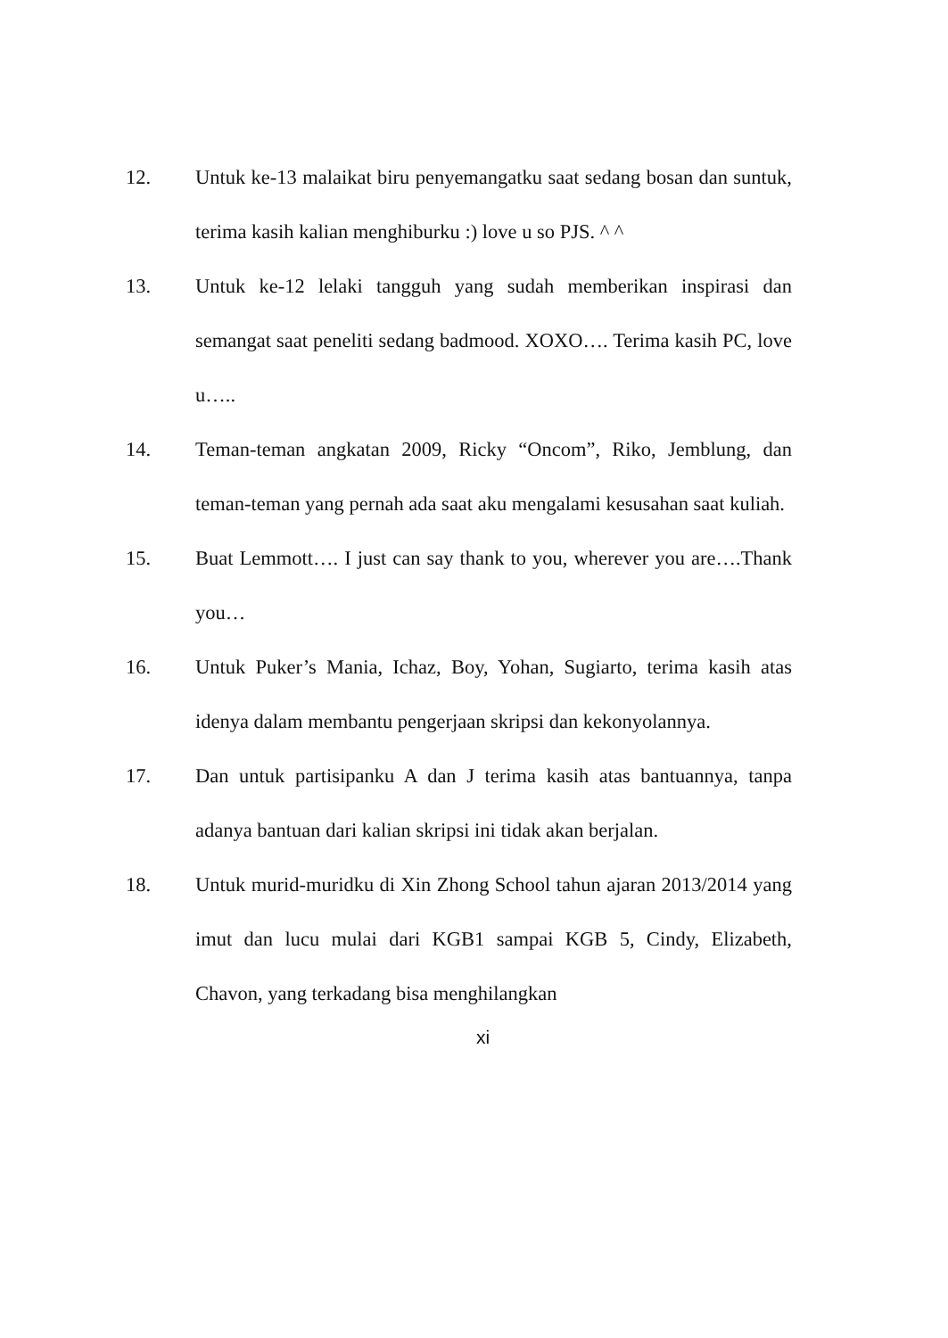12. Untuk ke-13 malaikat biru penyemangatku saat sedang bosan dan suntuk, terima kasih kalian menghiburku :) love u so PJS. ^ ^
13. Untuk ke-12 lelaki tangguh yang sudah memberikan inspirasi dan semangat saat peneliti sedang badmood. XOXO…. Terima kasih PC, love u…..
14. Teman-teman angkatan 2009, Ricky “Oncom”, Riko, Jemblung, dan teman-teman yang pernah ada saat aku mengalami kesusahan saat kuliah.
15. Buat Lemmott…. I just can say thank to you, wherever you are….Thank you…
16. Untuk Puker’s Mania, Ichaz, Boy, Yohan, Sugiarto, terima kasih atas idenya dalam membantu pengerjaan skripsi dan kekonyolannya.
17. Dan untuk partisipanku A dan J terima kasih atas bantuannya, tanpa adanya bantuan dari kalian skripsi ini tidak akan berjalan.
18. Untuk murid-muridku di Xin Zhong School tahun ajaran 2013/2014 yang imut dan lucu mulai dari KGB1 sampai KGB 5, Cindy, Elizabeth, Chavon, yang terkadang bisa menghilangkan
xi